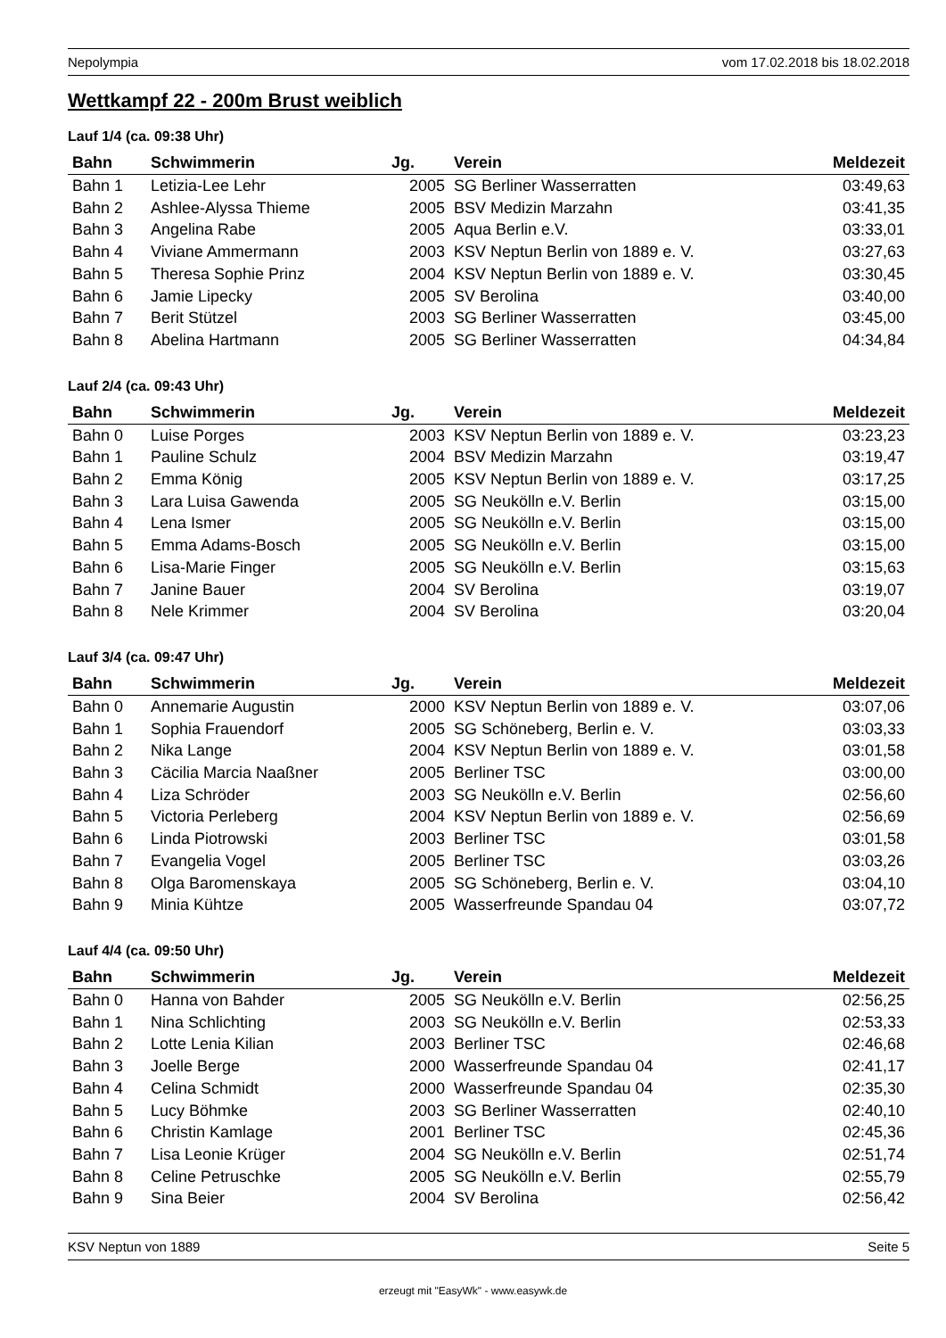Nepolympia vom 17.02.2018 bis 18.02.2018
Wettkampf 22 - 200m Brust weiblich
Lauf 1/4 (ca. 09:38 Uhr)
| Bahn | Schwimmerin | Jg. | Verein | Meldezeit |
| --- | --- | --- | --- | --- |
| Bahn 1 | Letizia-Lee Lehr | 2005 | SG Berliner Wasserratten | 03:49,63 |
| Bahn 2 | Ashlee-Alyssa Thieme | 2005 | BSV Medizin Marzahn | 03:41,35 |
| Bahn 3 | Angelina Rabe | 2005 | Aqua Berlin e.V. | 03:33,01 |
| Bahn 4 | Viviane Ammermann | 2003 | KSV Neptun Berlin von 1889 e. V. | 03:27,63 |
| Bahn 5 | Theresa Sophie Prinz | 2004 | KSV Neptun Berlin von 1889 e. V. | 03:30,45 |
| Bahn 6 | Jamie Lipecky | 2005 | SV Berolina | 03:40,00 |
| Bahn 7 | Berit Stützel | 2003 | SG Berliner Wasserratten | 03:45,00 |
| Bahn 8 | Abelina Hartmann | 2005 | SG Berliner Wasserratten | 04:34,84 |
Lauf 2/4 (ca. 09:43 Uhr)
| Bahn | Schwimmerin | Jg. | Verein | Meldezeit |
| --- | --- | --- | --- | --- |
| Bahn 0 | Luise Porges | 2003 | KSV Neptun Berlin von 1889 e. V. | 03:23,23 |
| Bahn 1 | Pauline Schulz | 2004 | BSV Medizin Marzahn | 03:19,47 |
| Bahn 2 | Emma König | 2005 | KSV Neptun Berlin von 1889 e. V. | 03:17,25 |
| Bahn 3 | Lara Luisa Gawenda | 2005 | SG Neukölln e.V. Berlin | 03:15,00 |
| Bahn 4 | Lena Ismer | 2005 | SG Neukölln e.V. Berlin | 03:15,00 |
| Bahn 5 | Emma Adams-Bosch | 2005 | SG Neukölln e.V. Berlin | 03:15,00 |
| Bahn 6 | Lisa-Marie Finger | 2005 | SG Neukölln e.V. Berlin | 03:15,63 |
| Bahn 7 | Janine Bauer | 2004 | SV Berolina | 03:19,07 |
| Bahn 8 | Nele Krimmer | 2004 | SV Berolina | 03:20,04 |
Lauf 3/4 (ca. 09:47 Uhr)
| Bahn | Schwimmerin | Jg. | Verein | Meldezeit |
| --- | --- | --- | --- | --- |
| Bahn 0 | Annemarie Augustin | 2000 | KSV Neptun Berlin von 1889 e. V. | 03:07,06 |
| Bahn 1 | Sophia Frauendorf | 2005 | SG Schöneberg, Berlin e. V. | 03:03,33 |
| Bahn 2 | Nika Lange | 2004 | KSV Neptun Berlin von 1889 e. V. | 03:01,58 |
| Bahn 3 | Cäcilia Marcia Naaßner | 2005 | Berliner TSC | 03:00,00 |
| Bahn 4 | Liza Schröder | 2003 | SG Neukölln e.V. Berlin | 02:56,60 |
| Bahn 5 | Victoria Perleberg | 2004 | KSV Neptun Berlin von 1889 e. V. | 02:56,69 |
| Bahn 6 | Linda Piotrowski | 2003 | Berliner TSC | 03:01,58 |
| Bahn 7 | Evangelia Vogel | 2005 | Berliner TSC | 03:03,26 |
| Bahn 8 | Olga Baromenskaya | 2005 | SG Schöneberg, Berlin e. V. | 03:04,10 |
| Bahn 9 | Minia Kühtze | 2005 | Wasserfreunde Spandau 04 | 03:07,72 |
Lauf 4/4 (ca. 09:50 Uhr)
| Bahn | Schwimmerin | Jg. | Verein | Meldezeit |
| --- | --- | --- | --- | --- |
| Bahn 0 | Hanna von Bahder | 2005 | SG Neukölln e.V. Berlin | 02:56,25 |
| Bahn 1 | Nina Schlichting | 2003 | SG Neukölln e.V. Berlin | 02:53,33 |
| Bahn 2 | Lotte Lenia Kilian | 2003 | Berliner TSC | 02:46,68 |
| Bahn 3 | Joelle Berge | 2000 | Wasserfreunde Spandau 04 | 02:41,17 |
| Bahn 4 | Celina Schmidt | 2000 | Wasserfreunde Spandau 04 | 02:35,30 |
| Bahn 5 | Lucy Böhmke | 2003 | SG Berliner Wasserratten | 02:40,10 |
| Bahn 6 | Christin Kamlage | 2001 | Berliner TSC | 02:45,36 |
| Bahn 7 | Lisa Leonie Krüger | 2004 | SG Neukölln e.V. Berlin | 02:51,74 |
| Bahn 8 | Celine Petruschke | 2005 | SG Neukölln e.V. Berlin | 02:55,79 |
| Bahn 9 | Sina Beier | 2004 | SV Berolina | 02:56,42 |
KSV Neptun von 1889 Seite 5
erzeugt mit "EasyWk" - www.easywk.de